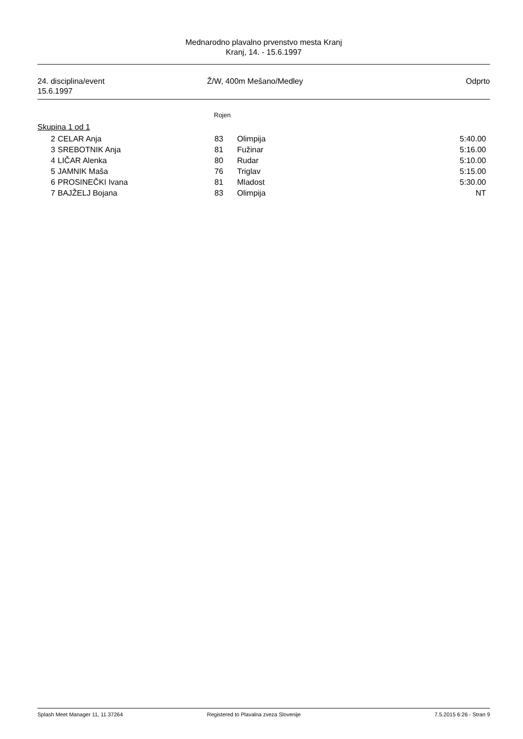Mednarodno plavalno prvenstvo mesta Kranj
Kranj, 14. - 15.6.1997
24. disciplina/event
15.6.1997
Ž/W, 400m Mešano/Medley Odprto
Rojen
Skupina 1 od 1
| 2 | CELAR Anja | 83 | Olimpija | 5:40.00 |
| 3 | SREBOTNIK Anja | 81 | Fužinar | 5:16.00 |
| 4 | LIČAR Alenka | 80 | Rudar | 5:10.00 |
| 5 | JAMNIK Maša | 76 | Triglav | 5:15.00 |
| 6 | PROSINEČKI Ivana | 81 | Mladost | 5:30.00 |
| 7 | BAJŽELJ Bojana | 83 | Olimpija | NT |
Splash Meet Manager 11, 11.37264
Registered to Plavalna zveza Slovenije
7.5.2015 6:26 - Stran 9